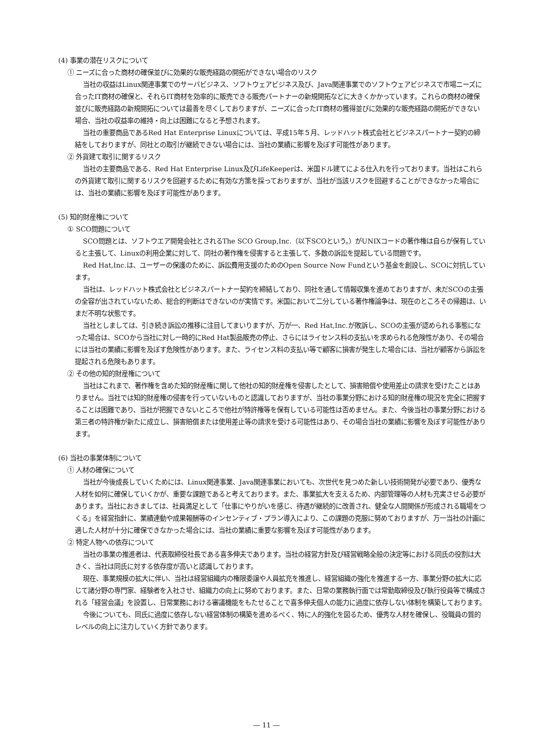(4) 事業の潜在リスクについて
① ニーズに合った商材の確保並びに効果的な販売経路の開拓ができない場合のリスク
当社の収益はLinux関連事業でのサーバビジネス、ソフトウェアビジネス及び、Java関連事業でのソフトウェアビジネスで市場ニーズに合ったIT商材の確保と、それらIT商材を効率的に販売できる販売パートナーの新規開拓などに大きくかかっています。これらの商材の確保並びに販売経路の新規開拓については最善を尽くしておりますが、ニーズに合ったIT商材の獲得並びに効果的な販売経路の開拓ができない場合、当社の収益率の維持・向上は困難になると予想されます。
当社の重要商品であるRed Hat Enterprise Linuxについては、平成15年５月、レッドハット株式会社とビジネスパートナー契約の締結をしておりますが、同社との取引が継続できない場合には、当社の業績に影響を及ぼす可能性があります。
② 外貨建て取引に関するリスク
当社の主要商品である、Red Hat Enterprise Linux及びLifeKeeperは、米国ドル建てによる仕入れを行っております。当社はこれらの外貨建て取引に関するリスクを回避するために有効な方策を採っておりますが、当社が当該リスクを回避することができなかった場合には、当社の業績に影響を及ぼす可能性があります。
(5) 知的財産権について
① SCO問題について
SCO問題とは、ソフトウエア開発会社とされるThe SCO Group,Inc.（以下SCOという。）がUNIXコードの著作権は自らが保有していると主張して、Linuxの利用企業に対して、同社の著作権を侵害すると主張して、多数の訴訟を提起している問題です。
Red Hat,Inc.は、ユーザーの保護のために、訴訟費用支援のためのOpen Source Now Fundという基金を創設し、SCOに対抗しています。
当社は、レッドハット株式会社とビジネスパートナー契約を締結しており、同社を通して情報収集を進めておりますが、未だSCOの主張の全容が出されていないため、総合的判断はできないのが実情です。米国において二分している著作権論争は、現在のところその帰趨は、いまだ不明な状態です。
当社としましては、引き続き訴訟の推移に注目してまいりますが、万が一、Red Hat,Inc.が敗訴し、SCOの主張が認められる事態になった場合は、SCOから当社に対し一時的にRed Hat製品販売の停止、さらにはライセンス料の支払いを求められる危険性があり、その場合には当社の業績に影響を及ぼす危険性があります。また、ライセンス料の支払い等で顧客に損害が発生した場合には、当社が顧客から訴訟を提起される危険もあります。
② その他の知的財産権について
当社はこれまで、著作権を含めた知的財産権に関して他社の知的財産権を侵害したとして、損害賠償や使用差止の請求を受けたことはありません。当社では知的財産権の侵害を行っていないものと認識しておりますが、当社の事業分野における知的財産権の現況を完全に把握することは困難であり、当社が把握できないところで他社が特許権等を保有している可能性は否めません。また、今後当社の事業分野における第三者の特許権が新たに成立し、損害賠償または使用差止等の請求を受ける可能性はあり、その場合当社の業績に影響を及ぼす可能性があります。
(6) 当社の事業体制について
① 人材の確保について
当社が今後成長していくためには、Linux関連事業、Java関連事業においても、次世代を見つめた新しい技術開発が必要であり、優秀な人材を如何に確保していくかが、重要な課題であると考えております。また、事業拡大を支えるため、内部管理等の人材も充実させる必要があります。当社におきましては、社員満足として「仕事にやりがいを感じ、待遇が継続的に改善され、健全な人間関係が形成される職場をつくる」を経営指針に、業績連動や成果報酬等のインセンティブ・プラン導入により、この課題の克服に努めておりますが、万一当社の計画に適した人材が十分に確保できなかった場合には、当社の業績に重要な影響を及ぼす可能性があります。
② 特定人物への依存について
当社の事業の推進者は、代表取締役社長である喜多伸夫であります。当社の経営方針及び経営戦略全般の決定等における同氏の役割は大きく、当社は同氏に対する依存度が高いと認識しております。
現在、事業規模の拡大に伴い、当社は経営組織内の権限委譲や人員拡充を推進し、経営組織の強化を推進する一方、事業分野の拡大に応じて諸分野の専門家、経験者を入社させ、組織力の向上に努めております。また、日常の業務執行面では常勤取締役及び執行役員等で構成される「経営会議」を設置し、日常業務における審議機能をもたせることで喜多伸夫個人の能力に過度に依存しない体制を構築しております。
今後についても、同氏に過度に依存しない経営体制の構築を進めるべく、特に人的強化を図るため、優秀な人材を確保し、役職員の質的レベルの向上に注力していく方針であります。
― 11 ―